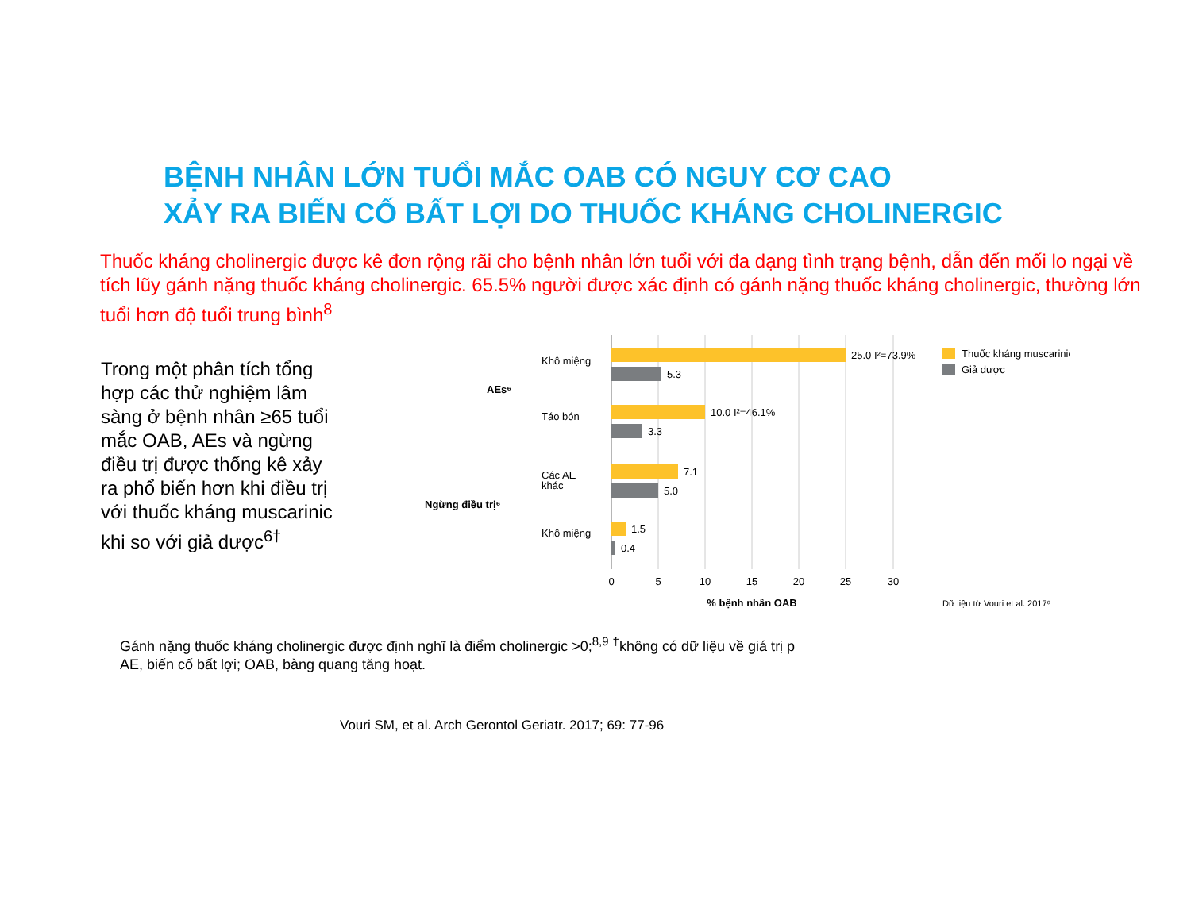BỆNH NHÂN LỚN TUỔI MẮC OAB CÓ NGUY CƠ CAO
XẢY RA BIẾN CỐ BẤT LỢI DO THUỐC KHÁNG CHOLINERGIC
Thuốc kháng cholinergic được kê đơn rộng rãi cho bệnh nhân lớn tuổi với đa dạng tình trạng bệnh, dẫn đến mối lo ngại về tích lũy gánh nặng thuốc kháng cholinergic. 65.5% người được xác định có gánh nặng thuốc kháng cholinergic, thường lớn tuổi hơn độ tuổi trung bình<sup>8</sup>
Trong một phân tích tổng hợp các thử nghiệm lâm sàng ở bệnh nhân ≥65 tuổi mắc OAB, AEs và ngừng điều trị được thống kê xảy ra phổ biến hơn khi điều trị với thuốc kháng muscarinic khi so với giả dược<sup>6†</sup>
25.0 I²=73.9%
5.3
10.0 I²=46.1%
3.3
7.1
5.0
1.5
0.4
Khô miệng
Táo bón
Các AE
khác
Khô miệng
AEs⁶
Ngừng điều trị⁶
0
5
10
15
20
25
30
% bệnh nhân OAB
Thuốc kháng muscarinic
Giả dược
Dữ liệu từ Vouri et al. 2017⁶
Gánh nặng thuốc kháng cholinergic được định nghĩ là điểm cholinergic >0;<sup>8,9</sup> <sup>†</sup>không có dữ liệu về giá trị p
AE, biến cố bất lợi; OAB, bàng quang tăng hoạt.
Vouri SM, et al. Arch Gerontol Geriatr. 2017; 69: 77-96